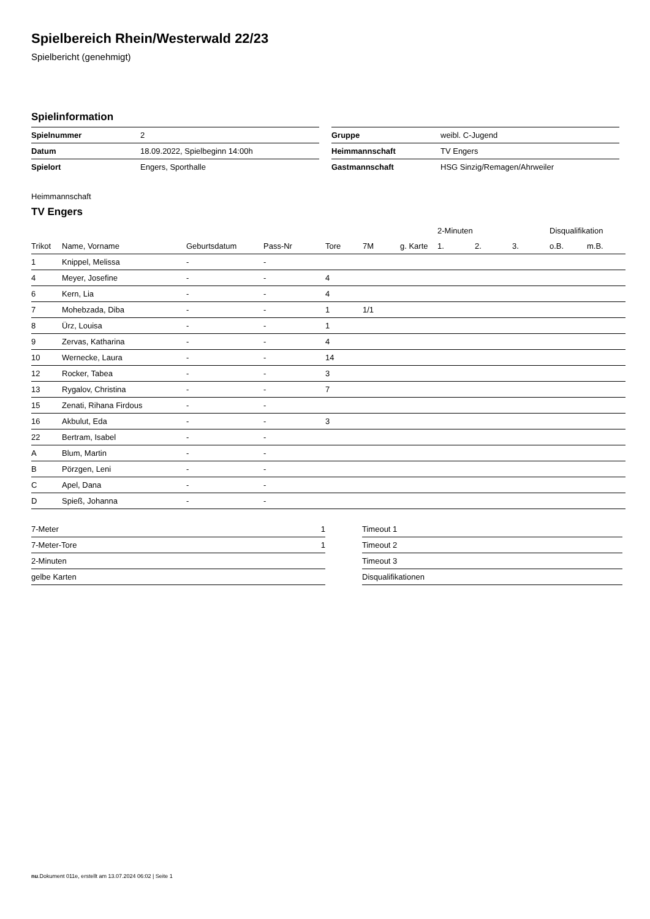Spielbereich Rhein/Westerwald 22/23
Spielbericht (genehmigt)
Spielinformation
| Spielnummer | 2 |
| Datum | 18.09.2022, Spielbeginn 14:00h |
| Spielort | Engers, Sporthalle |
| Gruppe | weibl. C-Jugend |
| Heimmannschaft | TV Engers |
| Gastmannschaft | HSG Sinzig/Remagen/Ahrweiler |
Heimmannschaft
TV Engers
| | | | | | | | 2-Minuten | | | Disqualifikation | |
| --- | --- | --- | --- | --- | --- | --- | --- | --- | --- | --- | --- |
| Trikot | Name, Vorname | Geburtsdatum | Pass-Nr | Tore | 7M | g. Karte | 1. | 2. | 3. | o.B. | m.B. |
| 1 | Knippel, Melissa | - | - | | | | | | | | |
| 4 | Meyer, Josefine | - | - | 4 | | | | | | | |
| 6 | Kern, Lia | - | - | 4 | | | | | | | |
| 7 | Mohebzada, Diba | - | - | 1 | 1/1 | | | | | | |
| 8 | Ürz, Louisa | - | - | 1 | | | | | | | |
| 9 | Zervas, Katharina | - | - | 4 | | | | | | | |
| 10 | Wernecke, Laura | - | - | 14 | | | | | | | |
| 12 | Rocker, Tabea | - | - | 3 | | | | | | | |
| 13 | Rygalov, Christina | - | - | 7 | | | | | | | |
| 15 | Zenati, Rihana Firdous | - | - | | | | | | | | |
| 16 | Akbulut, Eda | - | - | 3 | | | | | | | |
| 22 | Bertram, Isabel | - | - | | | | | | | | |
| A | Blum, Martin | - | - | | | | | | | | |
| B | Pörzgen, Leni | - | - | | | | | | | | |
| C | Apel, Dana | - | - | | | | | | | | |
| D | Spieß, Johanna | - | - | | | | | | | | |
| 7-Meter | 1 |
| 7-Meter-Tore | 1 |
| 2-Minuten | |
| gelbe Karten | |
| Timeout 1 |
| Timeout 2 |
| Timeout 3 |
| Disqualifikationen |
nu.Dokument 011e, erstellt am 13.07.2024 06:02 | Seite 1